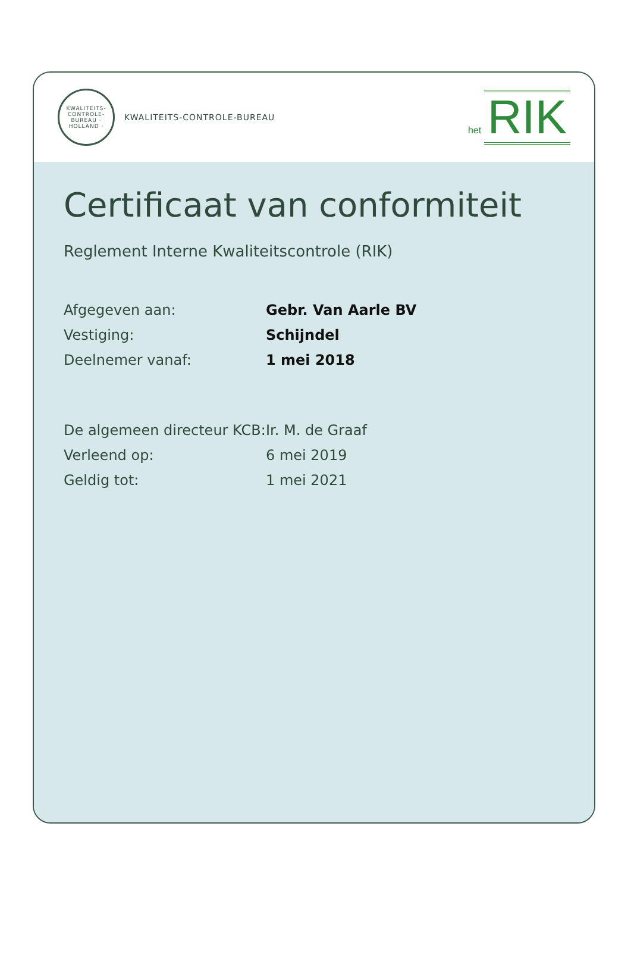KWALITEITS-CONTROLE-BUREAU · HOLLAND ·
KWALITEITS-CONTROLE-BUREAU
het RIK
Certificaat van conformiteit
Reglement Interne Kwaliteitscontrole (RIK)
Afgegeven aan: Gebr. Van Aarle BV
Vestiging: Schijndel
Deelnemer vanaf: 1 mei 2018
De algemeen directeur KCB:
Ir. M. de Graaf
Verleend op: 6 mei 2019
Geldig tot: 1 mei 2021